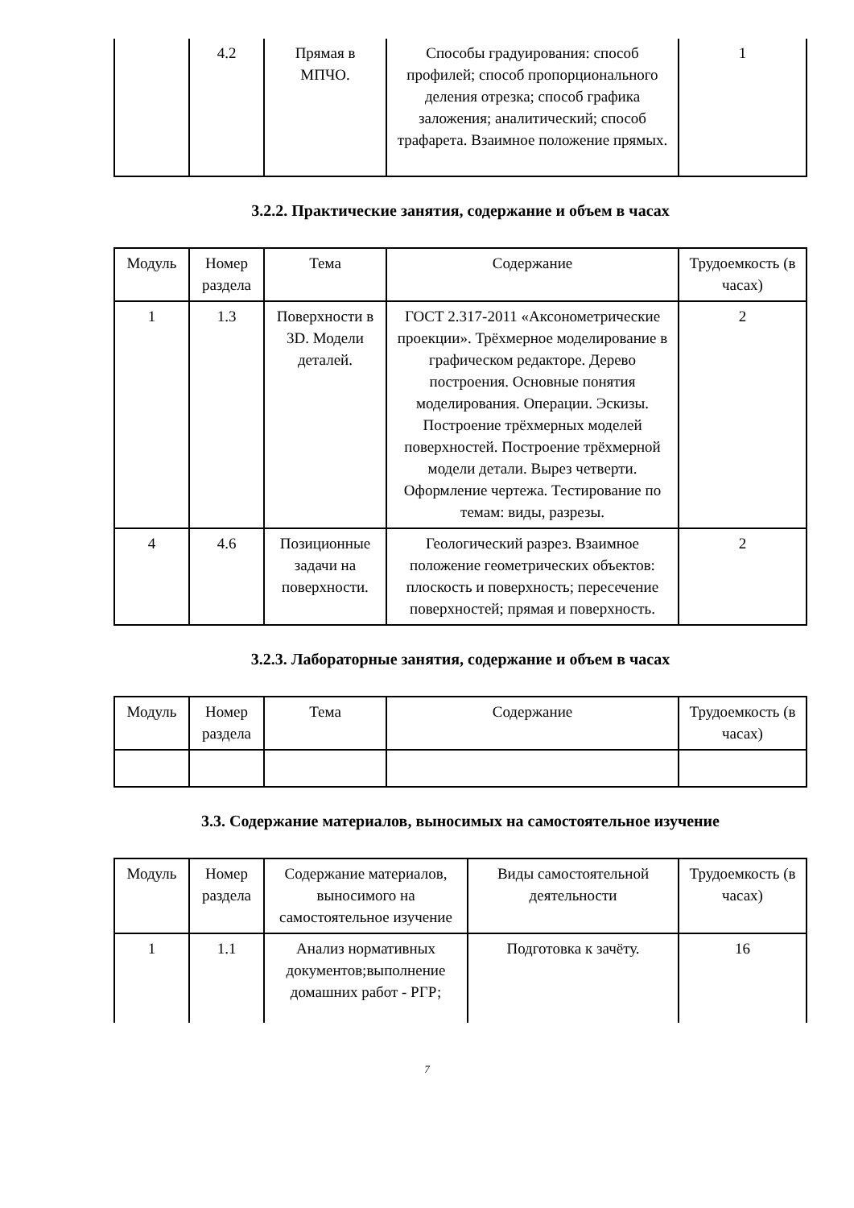| | 4.2 | Прямая в МПЧО. | Способы градуирования: способ профилей; способ пропорционального деления отрезка; способ графика заложения; аналитический; способ трафарета. Взаимное положение прямых. | 1 |
3.2.2. Практические занятия, содержание и объем в часах
| Модуль | Номер раздела | Тема | Содержание | Трудоемкость (в часах) |
| --- | --- | --- | --- | --- |
| 1 | 1.3 | Поверхности в 3D. Модели деталей. | ГОСТ 2.317-2011 «Аксонометрические проекции». Трёхмерное моделирование в графическом редакторе. Дерево построения. Основные понятия моделирования. Операции. Эскизы. Построение трёхмерных моделей поверхностей. Построение трёхмерной модели детали. Вырез четверти. Оформление чертежа. Тестирование по темам: виды, разрезы. | 2 |
| 4 | 4.6 | Позиционные задачи на поверхности. | Геологический разрез. Взаимное положение геометрических объектов: плоскость и поверхность; пересечение поверхностей; прямая и поверхность. | 2 |
3.2.3. Лабораторные занятия, содержание и объем в часах
| Модуль | Номер раздела | Тема | Содержание | Трудоемкость (в часах) |
| --- | --- | --- | --- | --- |
3.3. Содержание материалов, выносимых на самостоятельное изучение
| Модуль | Номер раздела | Содержание материалов, выносимого на самостоятельное изучение | Виды самостоятельной деятельности | Трудоемкость (в часах) |
| --- | --- | --- | --- | --- |
| 1 | 1.1 | Анализ нормативных документов;выполнение домашних работ - РГР; | Подготовка к зачёту. | 16 |
7